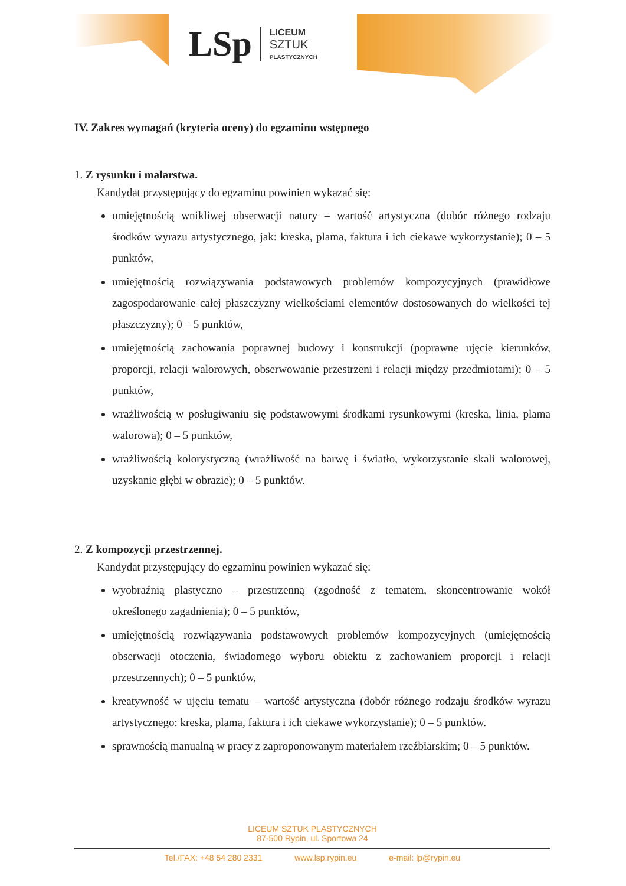LSp
LICEUM
SZTUK
PLASTYCZNYCH
IV. Zakres wymagań (kryteria oceny) do egzaminu wstępnego
1. Z rysunku i malarstwa.
Kandydat przystępujący do egzaminu powinien wykazać się:
umiejętnością wnikliwej obserwacji natury – wartość artystyczna (dobór różnego rodzaju środków wyrazu artystycznego, jak: kreska, plama, faktura i ich ciekawe wykorzystanie); 0 – 5 punktów,
umiejętnością rozwiązywania podstawowych problemów kompozycyjnych (prawidłowe zagospodarowanie całej płaszczyzny wielkościami elementów dostosowanych do wielkości tej płaszczyzny); 0 – 5 punktów,
umiejętnością zachowania poprawnej budowy i konstrukcji (poprawne ujęcie kierunków, proporcji, relacji walorowych, obserwowanie przestrzeni i relacji między przedmiotami); 0 – 5 punktów,
wrażliwością w posługiwaniu się podstawowymi środkami rysunkowymi (kreska, linia, plama walorowa); 0 – 5 punktów,
wrażliwością kolorystyczną (wrażliwość na barwę i światło, wykorzystanie skali walorowej, uzyskanie głębi w obrazie); 0 – 5 punktów.
2. Z kompozycji przestrzennej.
Kandydat przystępujący do egzaminu powinien wykazać się:
wyobraźnią plastyczno – przestrzenną (zgodność z tematem, skoncentrowanie wokół określonego zagadnienia); 0 – 5 punktów,
umiejętnością rozwiązywania podstawowych problemów kompozycyjnych (umiejętnością obserwacji otoczenia, świadomego wyboru obiektu z zachowaniem proporcji i relacji przestrzennych); 0 – 5 punktów,
kreatywność w ujęciu tematu – wartość artystyczna (dobór różnego rodzaju środków wyrazu artystycznego: kreska, plama, faktura i ich ciekawe wykorzystanie); 0 – 5 punktów.
sprawnością manualną w pracy z zaproponowanym materiałem rzeźbiarskim; 0 – 5 punktów.
LICEUM SZTUK PLASTYCZNYCH
87-500 Rypin, ul. Sportowa 24
Tel./FAX: +48 54 280 2331 www.lsp.rypin.eu e-mail: lp@rypin.eu